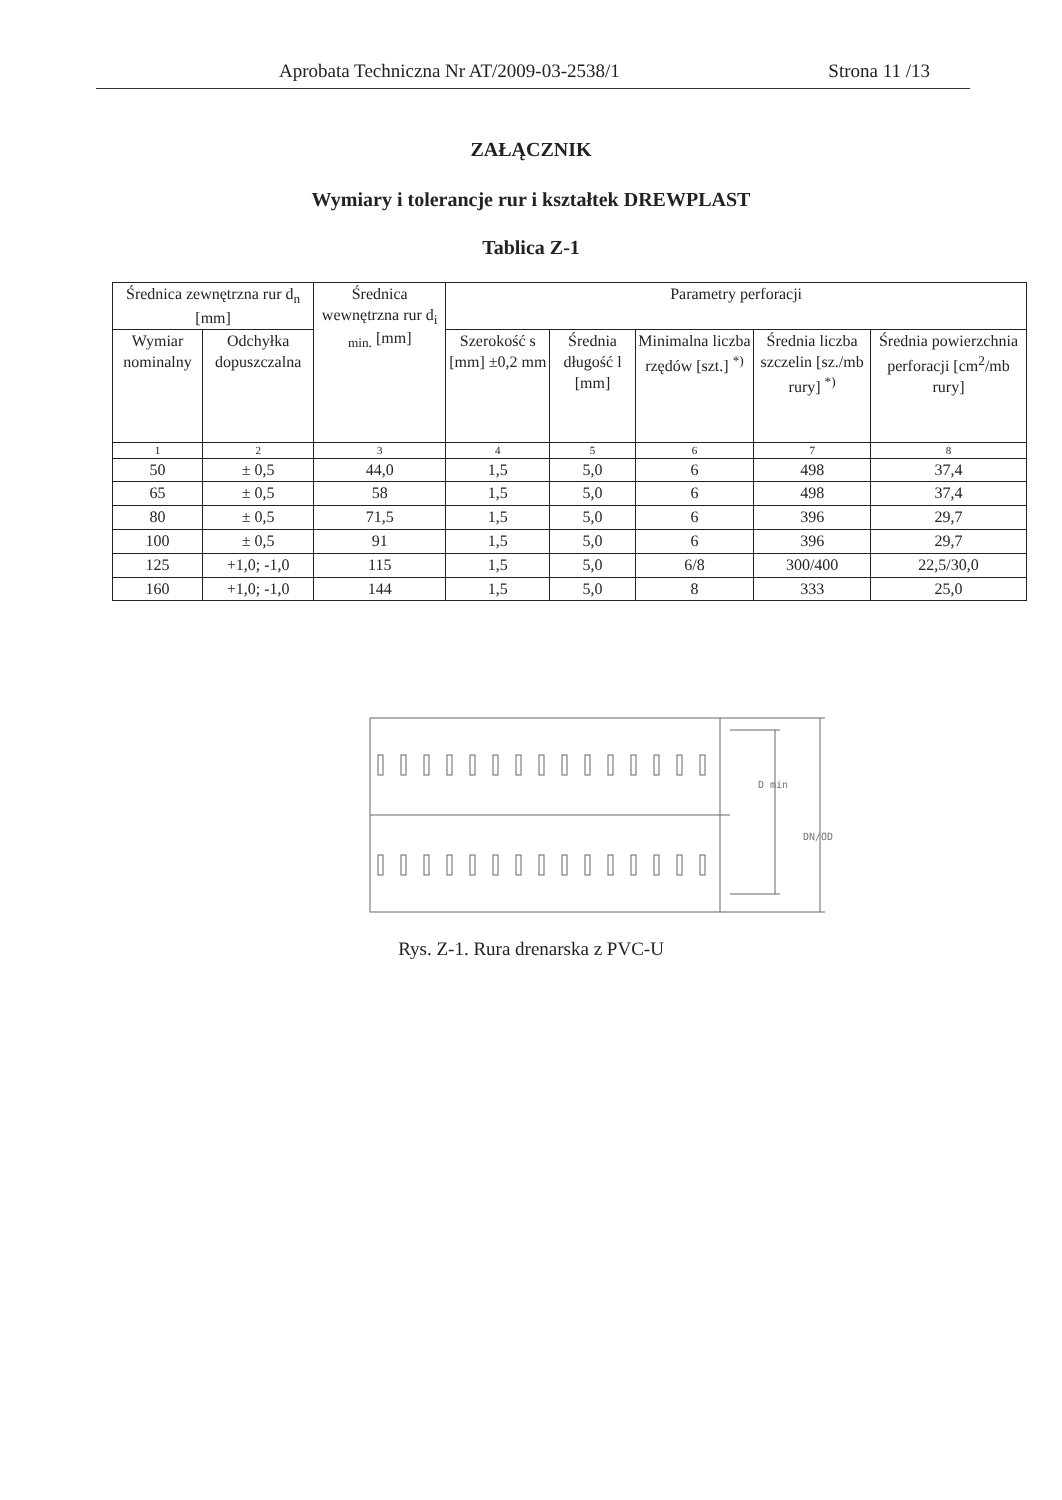Aprobata Techniczna Nr AT/2009-03-2538/1 Strona 11 /13
ZAŁĄCZNIK
Wymiary i tolerancje rur i kształtek DREWPLAST
Tablica Z-1
| Średnica zewnętrzna rur d<sub>n</sub> [mm] | | Średnica wewnętrzna rur d<sub>i min.</sub> [mm] | Parametry perforacji | | | | |
| --- | --- | --- | --- | --- | --- | --- | --- |
| Wymiar nominalny | Odchyłka dopuszczalna | | Szerokość s [mm] ±0,2 mm | Średnia długość l [mm] | Minimalna liczba rzędów [szt.] <sup>*)</sup> | Średnia liczba szczelin [sz./mb rury] <sup>*)</sup> | Średnia powierzchnia perforacji [cm<sup>2</sup>/mb rury] |
| 1 | 2 | 3 | 4 | 5 | 6 | 7 | 8 |
| 50 | ± 0,5 | 44,0 | 1,5 | 5,0 | 6 | 498 | 37,4 |
| 65 | ± 0,5 | 58 | 1,5 | 5,0 | 6 | 498 | 37,4 |
| 80 | ± 0,5 | 71,5 | 1,5 | 5,0 | 6 | 396 | 29,7 |
| 100 | ± 0,5 | 91 | 1,5 | 5,0 | 6 | 396 | 29,7 |
| 125 | +1,0; -1,0 | 115 | 1,5 | 5,0 | 6/8 | 300/400 | 22,5/30,0 |
| 160 | +1,0; -1,0 | 144 | 1,5 | 5,0 | 8 | 333 | 25,0 |
D min
DN/OD
Rys. Z-1. Rura drenarska z PVC-U